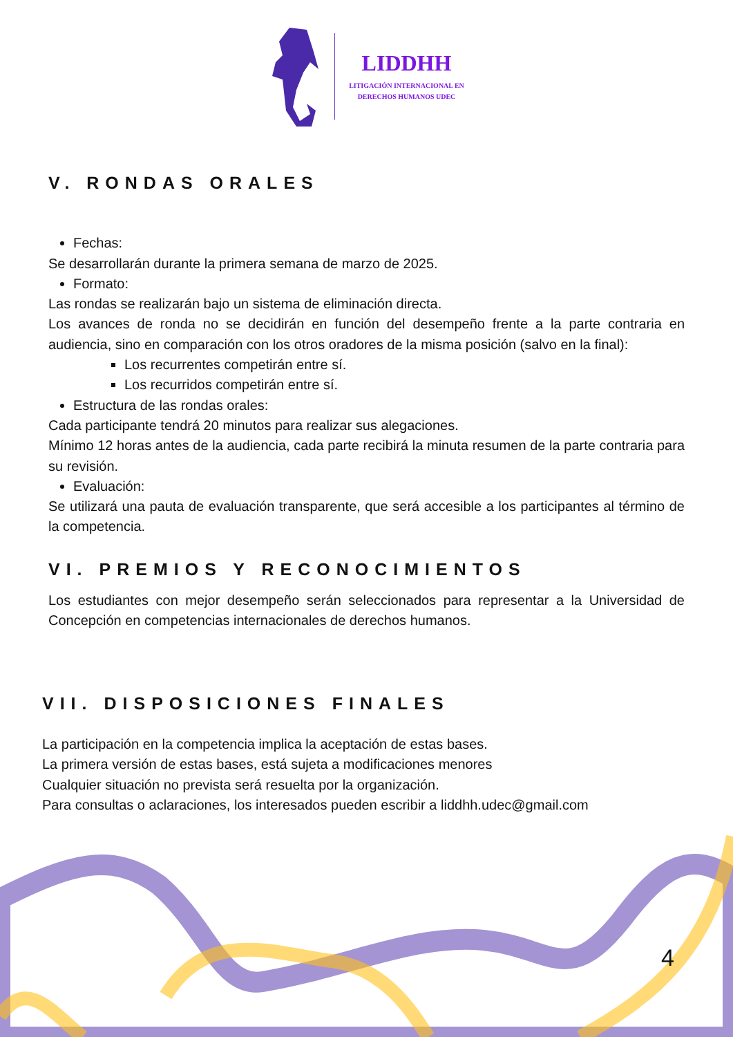LIDDHH
LITIGACIÓN INTERNACIONAL EN
DERECHOS HUMANOS UDEC
V. RONDAS ORALES
Fechas:
Se desarrollarán durante la primera semana de marzo de 2025.
Formato:
Las rondas se realizarán bajo un sistema de eliminación directa.
Los avances de ronda no se decidirán en función del desempeño frente a la parte contraria en audiencia, sino en comparación con los otros oradores de la misma posición (salvo en la final):
Los recurrentes competirán entre sí.
Los recurridos competirán entre sí.
Estructura de las rondas orales:
Cada participante tendrá 20 minutos para realizar sus alegaciones.
Mínimo 12 horas antes de la audiencia, cada parte recibirá la minuta resumen de la parte contraria para su revisión.
Evaluación:
Se utilizará una pauta de evaluación transparente, que será accesible a los participantes al término de la competencia.
VI. PREMIOS Y RECONOCIMIENTOS
Los estudiantes con mejor desempeño serán seleccionados para representar a la Universidad de Concepción en competencias internacionales de derechos humanos.
VII. DISPOSICIONES FINALES
La participación en la competencia implica la aceptación de estas bases.
La primera versión de estas bases, está sujeta a modificaciones menores
Cualquier situación no prevista será resuelta por la organización.
Para consultas o aclaraciones, los interesados pueden escribir a liddhh.udec@gmail.com
4